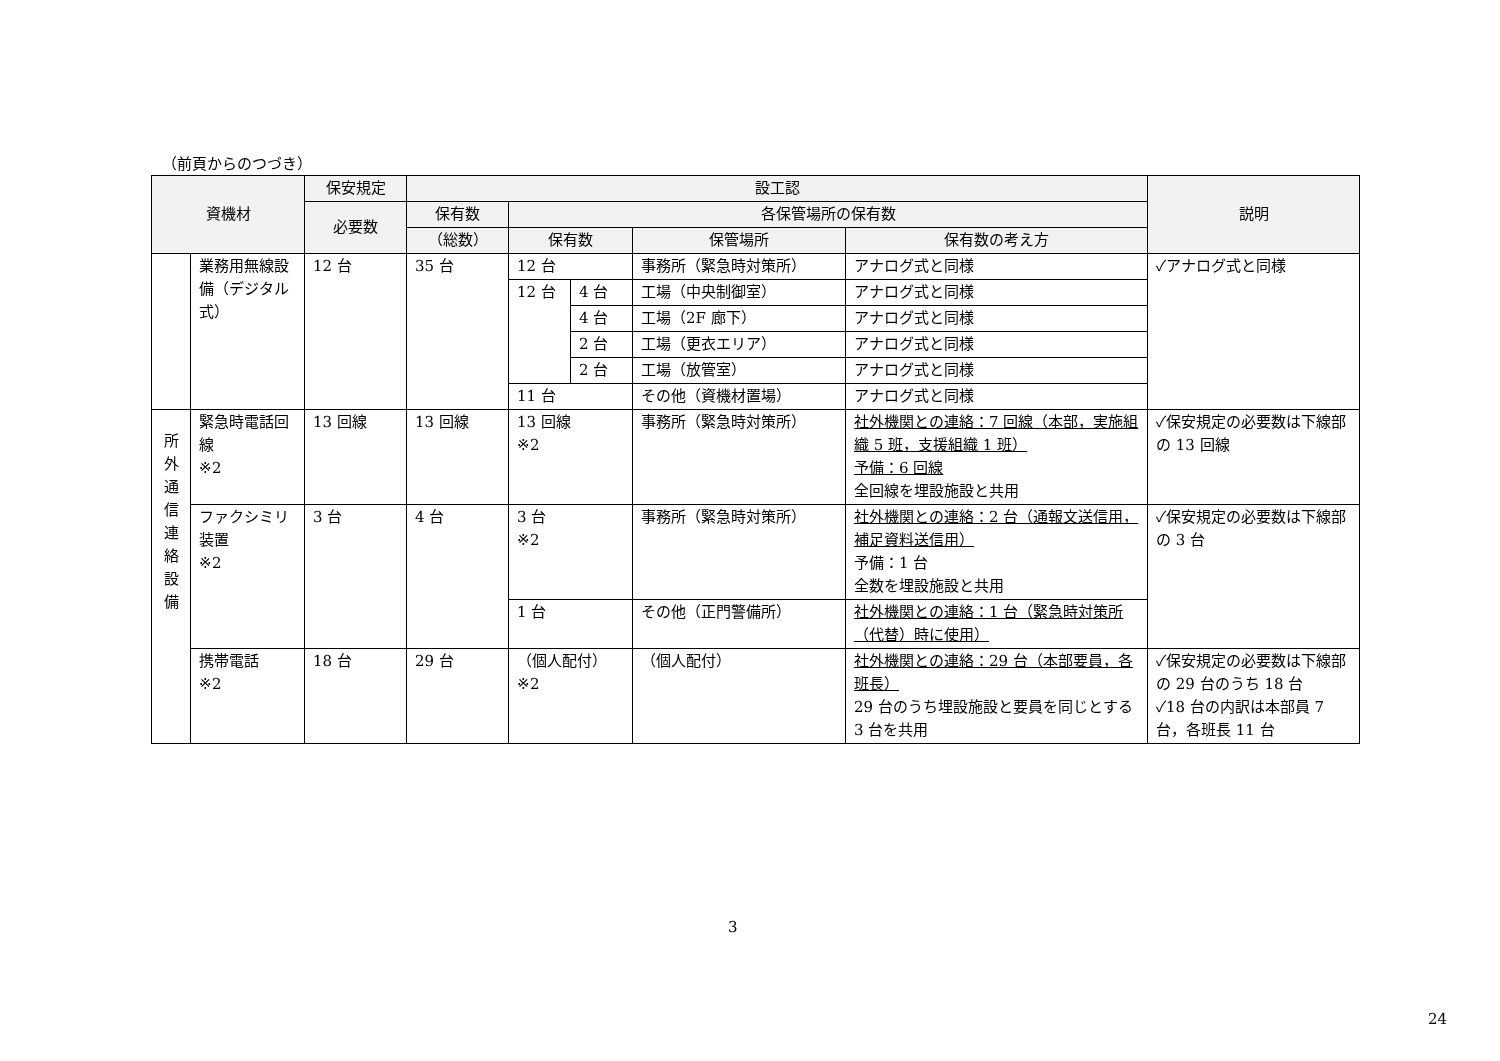（前頁からのつづき）
| 資機材 | | 保安規定 | 設工認 | | | | | 説明 |
| --- | --- | --- | --- | --- | --- | --- | --- | --- |
| | | 必要数 | 保有数 | 各保管場所の保有数 | | | | |
| | | | （総数） | 保有数 | | 保管場所 | 保有数の考え方 | |
| | 業務用無線設備（デジタル式） | 12 台 | 35 台 | 12 台 | | 事務所（緊急時対策所） | アナログ式と同様 | ✓アナログ式と同様 |
| | | | | 12 台 | 4 台 | 工場（中央制御室） | アナログ式と同様 | |
| | | | | | 4 台 | 工場（2F 廊下） | アナログ式と同様 | |
| | | | | | 2 台 | 工場（更衣エリア） | アナログ式と同様 | |
| | | | | | 2 台 | 工場（放管室） | アナログ式と同様 | |
| | | | | 11 台 | | その他（資機材置場） | アナログ式と同様 | |
| 所 外 通 信 連 絡 設 備 | 緊急時電話回線 ※2 | 13 回線 | 13 回線 | 13 回線 ※2 | | 事務所（緊急時対策所） | 社外機関との連絡：7 回線（本部，実施組織 5 班，支援組織 1 班） 予備：6 回線 全回線を埋設施設と共用 | ✓保安規定の必要数は下線部の 13 回線 |
| | ファクシミリ装置 ※2 | 3 台 | 4 台 | 3 台 ※2 | | 事務所（緊急時対策所） | 社外機関との連絡：2 台（通報文送信用，補足資料送信用） 予備：1 台 全数を埋設施設と共用 | ✓保安規定の必要数は下線部の 3 台 |
| | | | | 1 台 | | その他（正門警備所） | 社外機関との連絡：1 台（緊急時対策所（代替）時に使用） | |
| | 携帯電話 ※2 | 18 台 | 29 台 | （個人配付） ※2 | | （個人配付） | 社外機関との連絡：29 台（本部要員，各班長） 29 台のうち埋設施設と要員を同じとする 3 台を共用 | ✓保安規定の必要数は下線部の 29 台のうち 18 台 ✓18 台の内訳は本部員 7 台，各班長 11 台 |
3
24